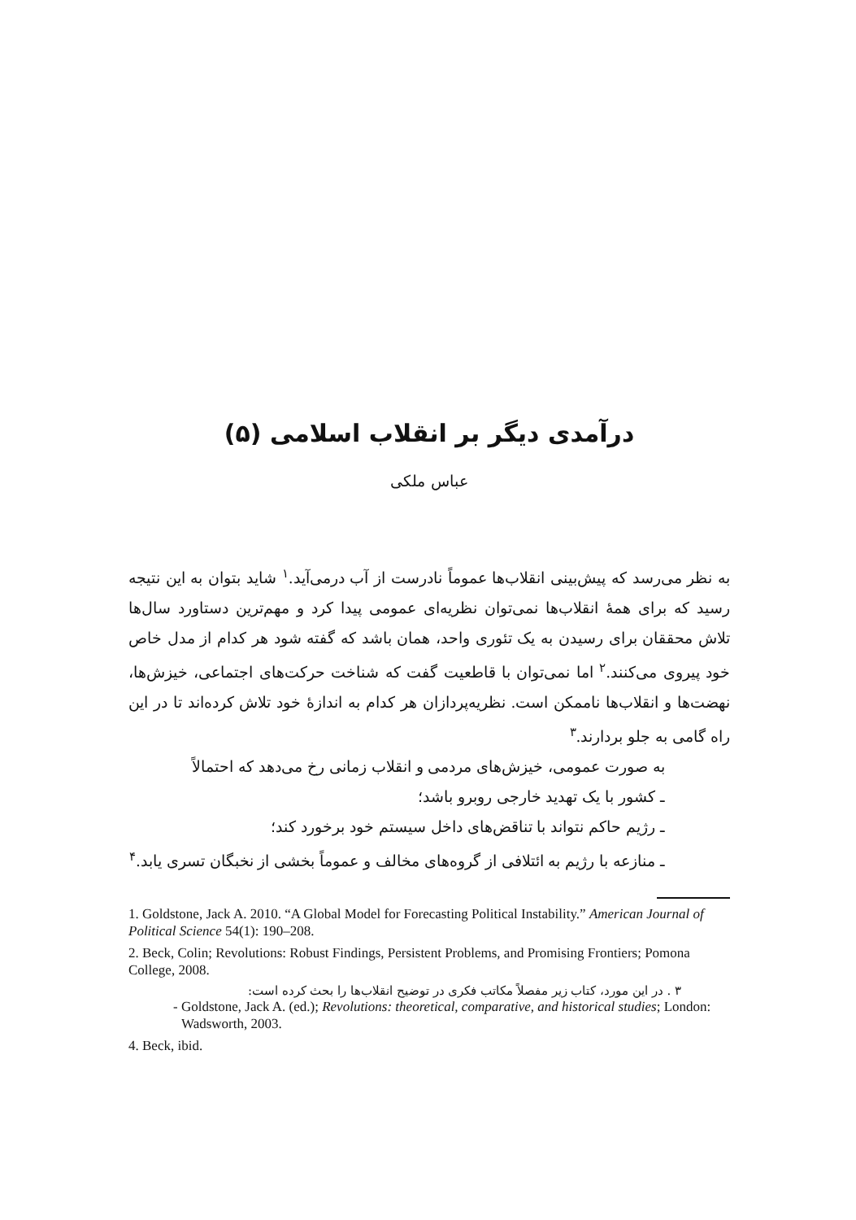درآمدی دیگر بر انقلاب اسلامی (۵)
عباس ملکی
به نظر می‌رسد که پیش‌بینی انقلاب‌ها عموماً نادرست از آب درمی‌آید.<sup>۱</sup> شاید بتوان به این نتیجه رسید که برای همهٔ انقلاب‌ها نمی‌توان نظریه‌ای عمومی پیدا کرد و مهم‌ترین دستاورد سال‌ها تلاش محققان برای رسیدن به یک تئوری واحد، همان باشد که گفته شود هر کدام از مدل خاص خود پیروی می‌کنند.<sup>۲</sup> اما نمی‌توان با قاطعیت گفت که شناخت حرکت‌های اجتماعی، خیزش‌ها، نهضت‌ها و انقلاب‌ها ناممکن است. نظریه‌پردازان هر کدام به اندازهٔ خود تلاش کرده‌اند تا در این راه گامی به جلو بردارند.<sup>۳</sup>
به صورت عمومی، خیزش‌های مردمی و انقلاب زمانی رخ می‌دهد که احتمالاً
ـ کشور با یک تهدید خارجی روبرو باشد؛
ـ رژیم حاکم نتواند با تناقض‌های داخل سیستم خود برخورد کند؛
ـ منازعه با رژیم به ائتلافی از گروه‌های مخالف و عموماً بخشی از نخبگان تسری یابد.<sup>۴</sup>
1. Goldstone, Jack A. 2010. “A Global Model for Forecasting Political Instability.” American Journal of Political Science 54(1): 190–208.
2. Beck, Colin; Revolutions: Robust Findings, Persistent Problems, and Promising Frontiers; Pomona College, 2008.
۳ . در این مورد، کتاب زیر مفصلاً مکاتب فکری در توضیح انقلاب‌ها را بحث کرده است:
- Goldstone, Jack A. (ed.); Revolutions: theoretical, comparative, and historical studies; London: Wadsworth, 2003.
4. Beck, ibid.